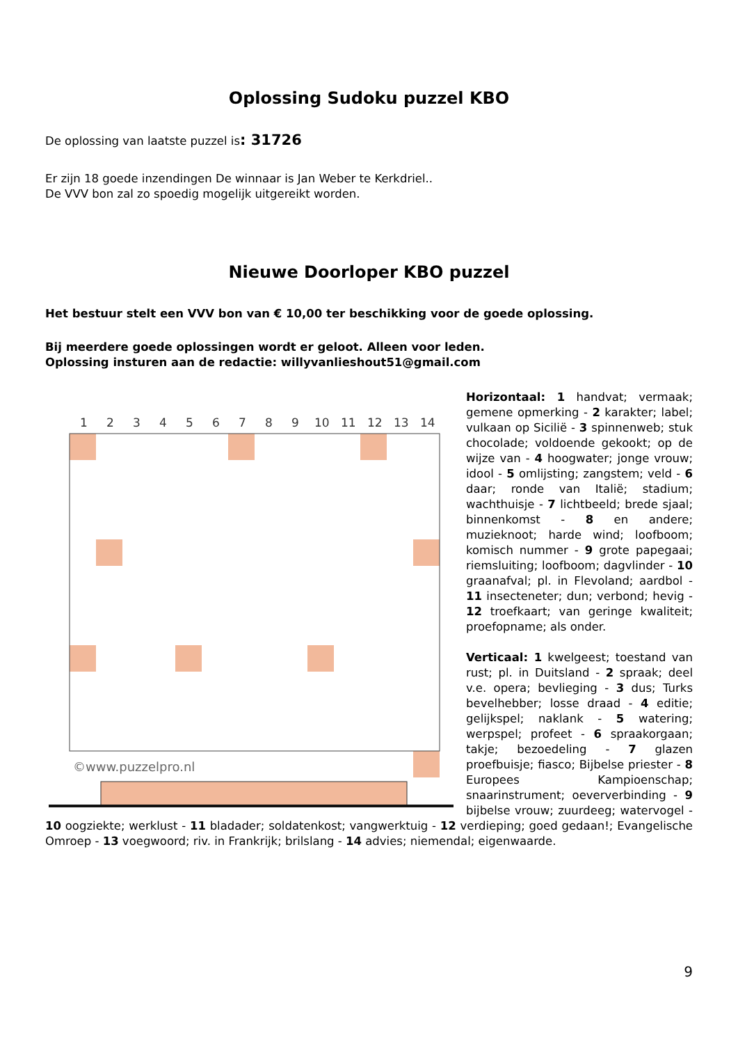Oplossing Sudoku puzzel KBO
De oplossing van laatste puzzel is: 31726
Er zijn 18 goede inzendingen De winnaar is Jan Weber te Kerkdriel..
De VVV bon zal zo spoedig mogelijk uitgereikt worden.
Nieuwe Doorloper KBO puzzel
Het bestuur stelt een VVV bon van € 10,00 ter beschikking voor de goede oplossing.
Bij meerdere goede oplossingen wordt er geloot. Alleen voor leden.
Oplossing insturen aan de redactie: willyvanlieshout51@gmail.com
1
2
3
4
5
6
7
8
9
10
11
12
13
14
©www.puzzelpro.nl
Horizontaal: 1 handvat; vermaak; gemene opmerking - 2 karakter; label; vulkaan op Sicilië - 3 spinnenweb; stuk chocolade; voldoende gekookt; op de wijze van - 4 hoogwater; jonge vrouw; idool - 5 omlijsting; zangstem; veld - 6 daar; ronde van Italië; stadium; wachthuisje - 7 lichtbeeld; brede sjaal; binnenkomst - 8 en andere; muzieknoot; harde wind; loofboom; komisch nummer - 9 grote papegaai; riemsluiting; loofboom; dagvlinder - 10 graanafval; pl. in Flevoland; aardbol - 11 insecteneter; dun; verbond; hevig - 12 troefkaart; van geringe kwaliteit; proefopname; als onder.
Verticaal: 1 kwelgeest; toestand van rust; pl. in Duitsland - 2 spraak; deel v.e. opera; bevlieging - 3 dus; Turks bevelhebber; losse draad - 4 editie; gelijkspel; naklank - 5 watering; werpspel; profeet - 6 spraakorgaan; takje; bezoedeling - 7 glazen proefbuisje; fiasco; Bijbelse priester - 8 Europees Kampioenschap; snaarinstrument; oeververbinding - 9 bijbelse vrouw; zuurdeeg; watervogel - 10 oogziekte; werklust - 11 bladader; soldatenkost; vangwerktuig - 12 verdieping; goed gedaan!; Evangelische Omroep - 13 voegwoord; riv. in Frankrijk; brilslang - 14 advies; niemendal; eigenwaarde.
9